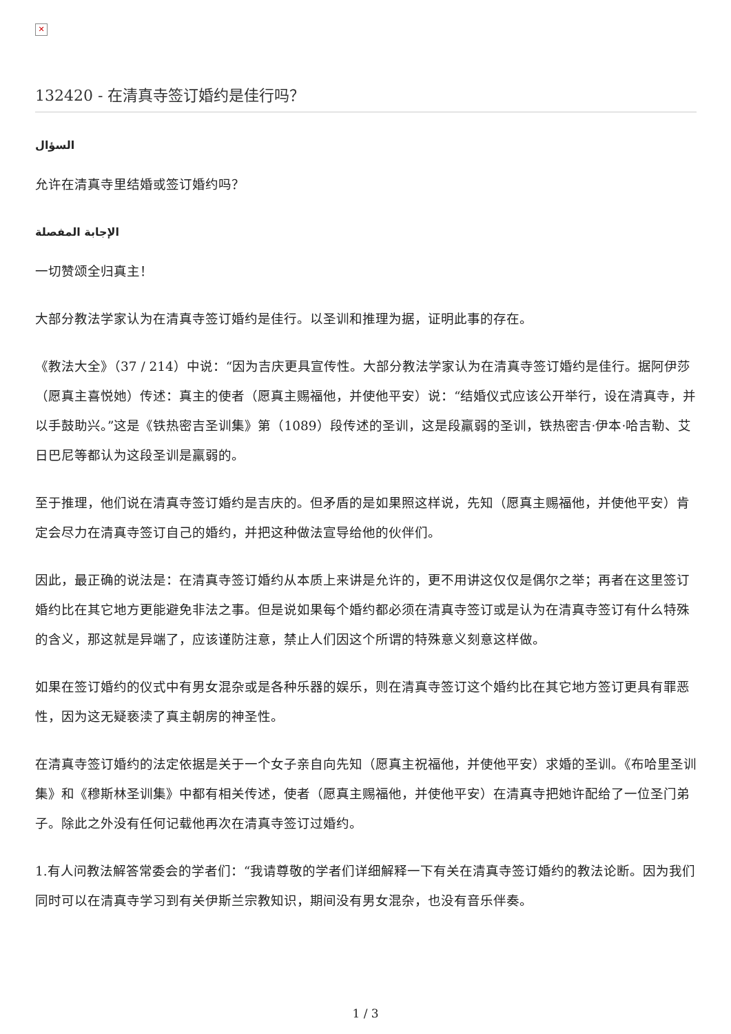✕
132420 - 在清真寺签订婚约是佳行吗？
السؤال
允许在清真寺里结婚或签订婚约吗？
الإجابة المفصلة
一切赞颂全归真主！
大部分教法学家认为在清真寺签订婚约是佳行。以圣训和推理为据，证明此事的存在。
《教法大全》（37 / 214）中说：“因为吉庆更具宣传性。大部分教法学家认为在清真寺签订婚约是佳行。据阿伊莎（愿真主喜悦她）传述：真主的使者（愿真主赐福他，并使他平安）说：“结婚仪式应该公开举行，设在清真寺，并以手鼓助兴。”这是《铁热密吉圣训集》第（1089）段传述的圣训，这是段羸弱的圣训，铁热密吉·伊本·哈吉勒、艾日巴尼等都认为这段圣训是羸弱的。
至于推理，他们说在清真寺签订婚约是吉庆的。但矛盾的是如果照这样说，先知（愿真主赐福他，并使他平安）肯定会尽力在清真寺签订自己的婚约，并把这种做法宣导给他的伙伴们。
因此，最正确的说法是：在清真寺签订婚约从本质上来讲是允许的，更不用讲这仅仅是偶尔之举；再者在这里签订婚约比在其它地方更能避免非法之事。但是说如果每个婚约都必须在清真寺签订或是认为在清真寺签订有什么特殊的含义，那这就是异端了，应该谨防注意，禁止人们因这个所谓的特殊意义刻意这样做。
如果在签订婚约的仪式中有男女混杂或是各种乐器的娱乐，则在清真寺签订这个婚约比在其它地方签订更具有罪恶性，因为这无疑亵渎了真主朝房的神圣性。
在清真寺签订婚约的法定依据是关于一个女子亲自向先知（愿真主祝福他，并使他平安）求婚的圣训。《布哈里圣训集》和《穆斯林圣训集》中都有相关传述，使者（愿真主赐福他，并使他平安）在清真寺把她许配给了一位圣门弟子。除此之外没有任何记载他再次在清真寺签订过婚约。
1.有人问教法解答常委会的学者们：“我请尊敬的学者们详细解释一下有关在清真寺签订婚约的教法论断。因为我们同时可以在清真寺学习到有关伊斯兰宗教知识，期间没有男女混杂，也没有音乐伴奏。
1 / 3